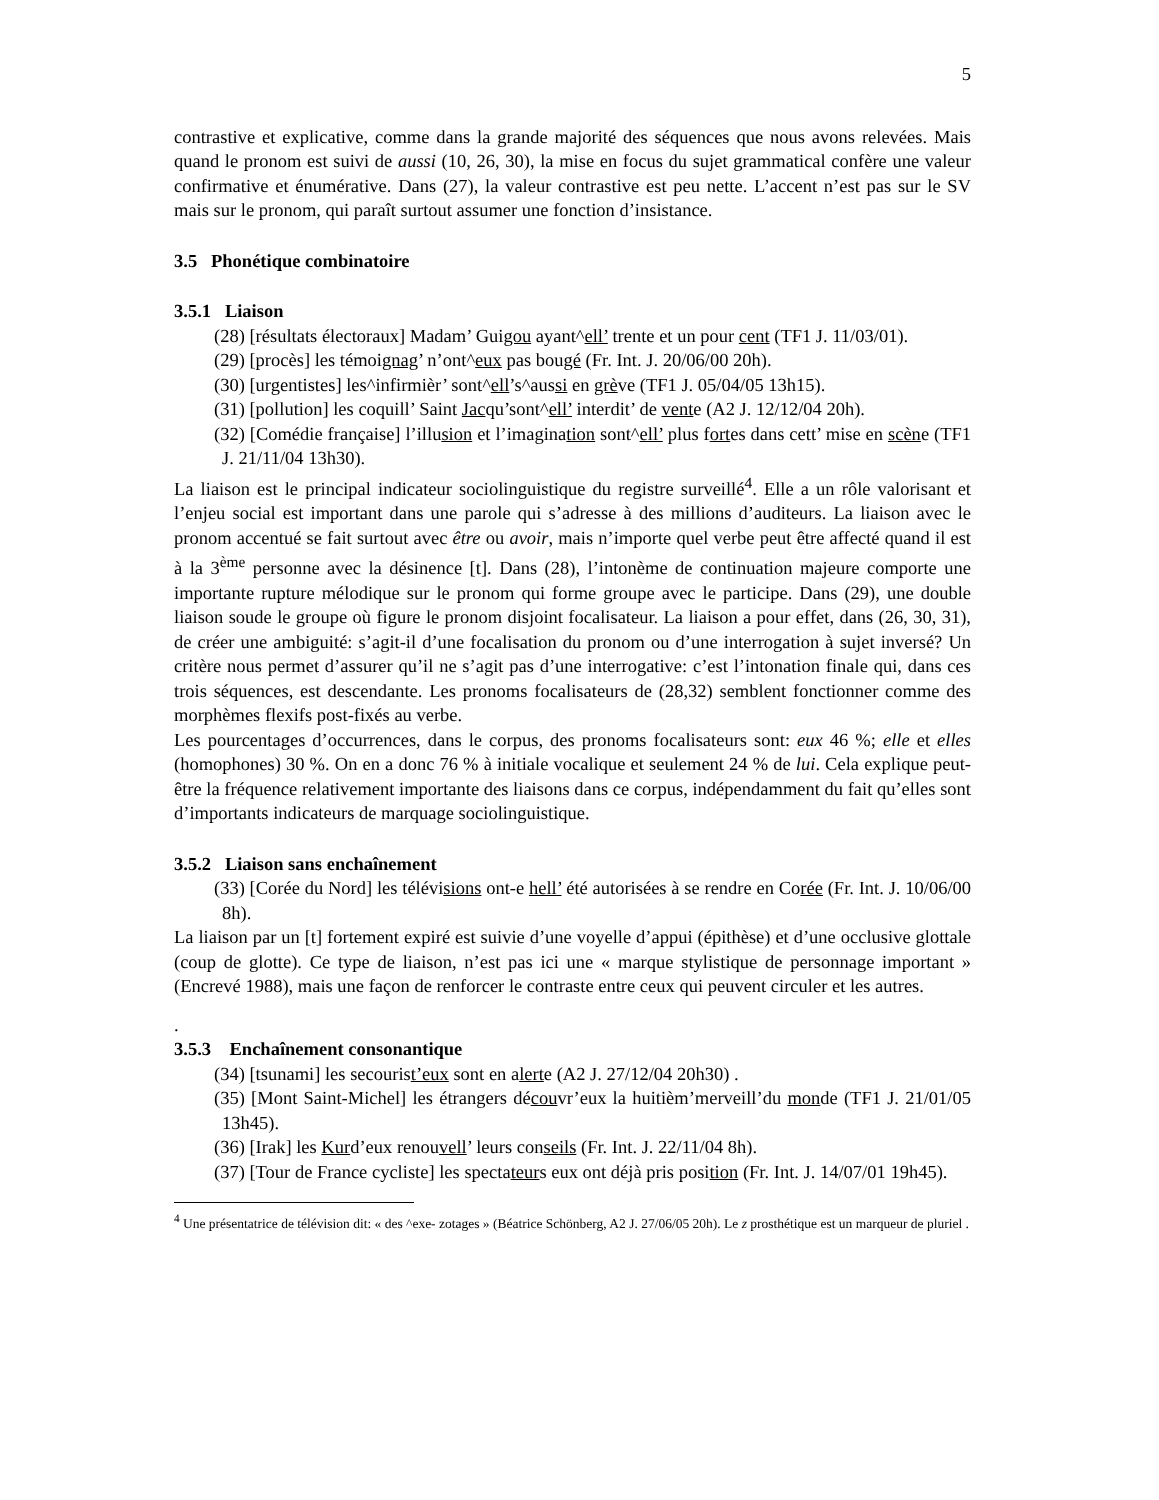5
contrastive et explicative, comme dans la grande majorité des séquences que nous avons relevées. Mais quand le pronom est suivi de aussi (10, 26, 30), la mise en focus du sujet grammatical confère une valeur confirmative et énumérative. Dans (27), la valeur contrastive est peu nette. L’accent n’est pas sur le SV mais sur le pronom, qui paraît surtout assumer une fonction d’insistance.
3.5 Phonétique combinatoire
3.5.1 Liaison
(28) [résultats électoraux] Madam’ Guigou ayant^ell’ trente et un pour cent (TF1 J. 11/03/01).
(29) [procès] les témoignag’ n’ont^eux pas bougé (Fr. Int. J. 20/06/00 20h).
(30) [urgentistes] les^infirmièr’ sont^ell’s^aussi en grève (TF1 J. 05/04/05 13h15).
(31) [pollution] les coquill’ Saint Jacqu’sont^ell’ interdit’ de vente (A2 J. 12/12/04 20h).
(32) [Comédie française] l’illusion et l’imagination sont^ell’ plus fortes dans cett’ mise en scène (TF1 J. 21/11/04 13h30).
La liaison est le principal indicateur sociolinguistique du registre surveillé<sup>4</sup>. Elle a un rôle valorisant et l’enjeu social est important dans une parole qui s’adresse à des millions d’auditeurs. La liaison avec le pronom accentué se fait surtout avec être ou avoir, mais n’importe quel verbe peut être affecté quand il est à la 3<sup>ème</sup> personne avec la désinence [t]. Dans (28), l’intonème de continuation majeure comporte une importante rupture mélodique sur le pronom qui forme groupe avec le participe. Dans (29), une double liaison soude le groupe où figure le pronom disjoint focalisateur. La liaison a pour effet, dans (26, 30, 31), de créer une ambiguité: s’agit-il d’une focalisation du pronom ou d’une interrogation à sujet inversé? Un critère nous permet d’assurer qu’il ne s’agit pas d’une interrogative: c’est l’intonation finale qui, dans ces trois séquences, est descendante. Les pronoms focalisateurs de (28,32) semblent fonctionner comme des morphèmes flexifs post-fixés au verbe.
Les pourcentages d’occurrences, dans le corpus, des pronoms focalisateurs sont: eux 46 %; elle et elles (homophones) 30 %. On en a donc 76 % à initiale vocalique et seulement 24 % de lui. Cela explique peut-être la fréquence relativement importante des liaisons dans ce corpus, indépendamment du fait qu’elles sont d’importants indicateurs de marquage sociolinguistique.
3.5.2 Liaison sans enchaînement
(33) [Corée du Nord] les télévisions ont-e hell’ été autorisées à se rendre en Corée (Fr. Int. J. 10/06/00 8h).
La liaison par un [t] fortement expiré est suivie d’une voyelle d’appui (épithèse) et d’une occlusive glottale (coup de glotte). Ce type de liaison, n’est pas ici une « marque stylistique de personnage important » (Encrevé 1988), mais une façon de renforcer le contraste entre ceux qui peuvent circuler et les autres.
.
3.5.3 Enchaînement consonantique
(34) [tsunami] les secourist’eux sont en alerte (A2 J. 27/12/04 20h30) .
(35) [Mont Saint-Michel] les étrangers découvr’eux la huitièm’merveill’du monde (TF1 J. 21/01/05 13h45).
(36) [Irak] les Kurd’eux renouvell’ leurs conseils (Fr. Int. J. 22/11/04 8h).
(37) [Tour de France cycliste] les spectateurs eux ont déjà pris position (Fr. Int. J. 14/07/01 19h45).
<sup>4</sup> Une présentatrice de télévision dit: « des ^exe- zotages » (Béatrice Schönberg, A2 J. 27/06/05 20h). Le z prosthétique est un marqueur de pluriel .